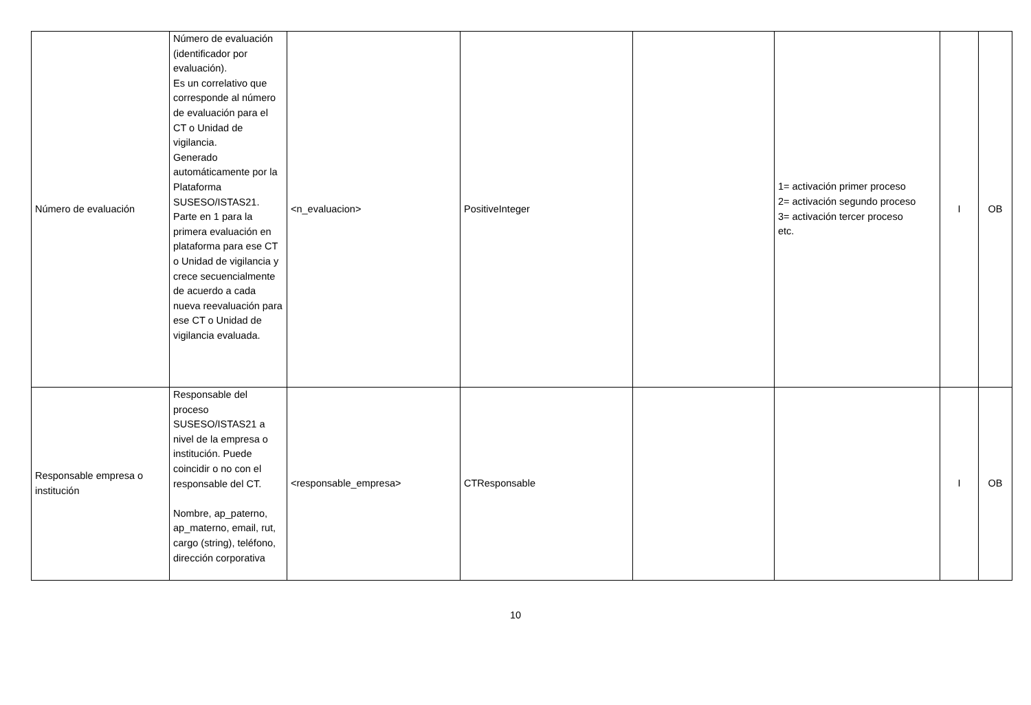| Número de evaluación | Número de evaluación (identificador por evaluación). Es un correlativo que corresponde al número de evaluación para el CT o Unidad de vigilancia. Generado automáticamente por la Plataforma SUSESO/ISTAS21. Parte en 1 para la primera evaluación en plataforma para ese CT o Unidad de vigilancia y crece secuencialmente de acuerdo a cada nueva reevaluación para ese CT o Unidad de vigilancia evaluada. | <n_evaluacion> | PositiveInteger | | 1= activación primer proceso 2= activación segundo proceso 3= activación tercer proceso etc. | I | OB |
| Responsable empresa o institución | Responsable del proceso SUSESO/ISTAS21 a nivel de la empresa o institución. Puede coincidir o no con el responsable del CT. Nombre, ap_paterno, ap_materno, email, rut, cargo (string), teléfono, dirección corporativa | <responsable_empresa> | CTResponsable | | | I | OB |
10